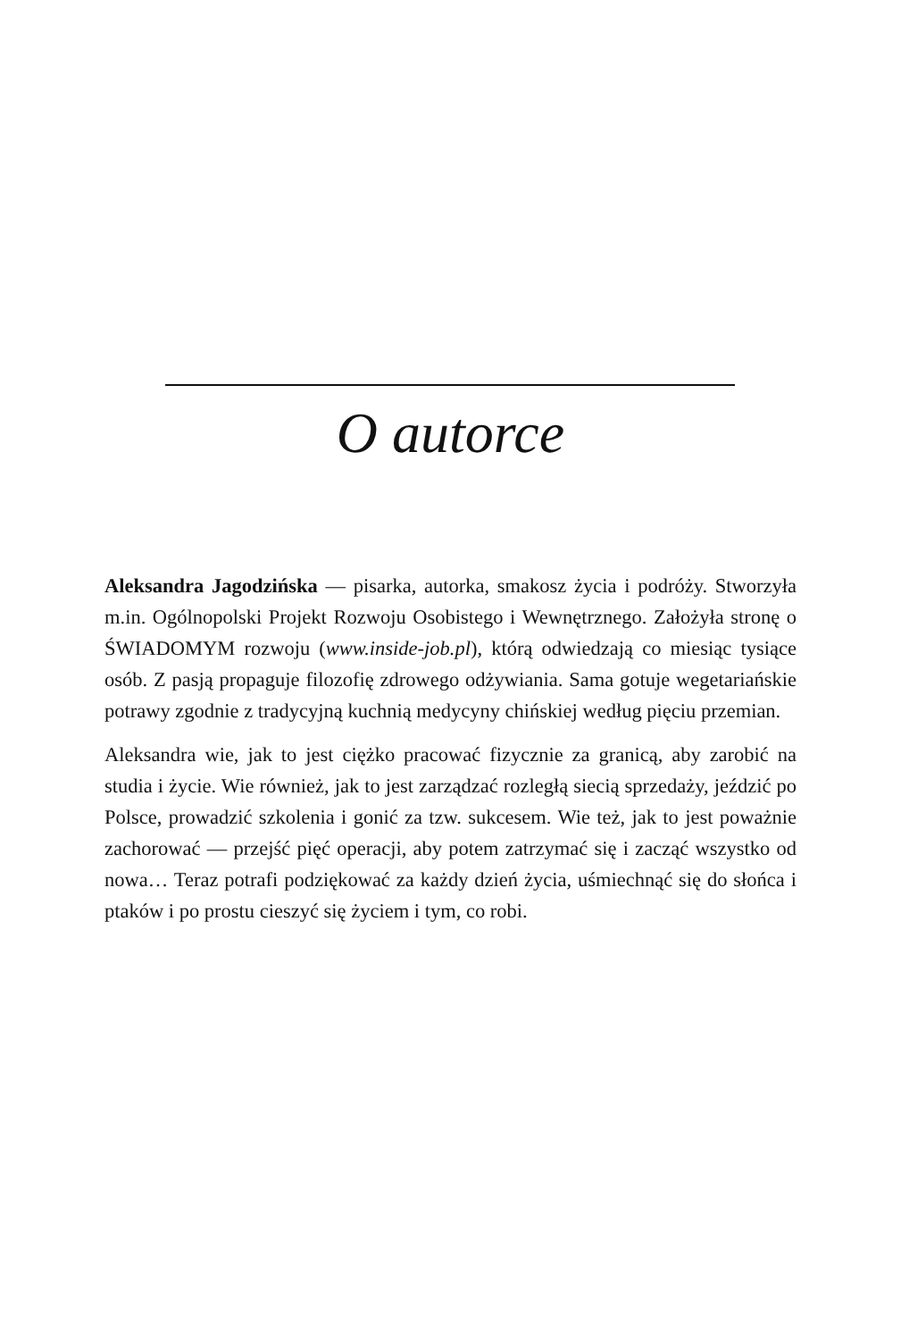O autorce
Aleksandra Jagodzińska — pisarka, autorka, smakosz życia i podróży. Stworzyła m.in. Ogólnopolski Projekt Rozwoju Osobistego i Wewnętrznego. Założyła stronę o ŚWIADOMYM rozwoju (www.inside-job.pl), którą odwiedzają co miesiąc tysiące osób. Z pasją propaguje filozofię zdrowego odżywiania. Sama gotuje wegetariańskie potrawy zgodnie z tradycyjną kuchnią medycyny chińskiej według pięciu przemian.
Aleksandra wie, jak to jest ciężko pracować fizycznie za granicą, aby zarobić na studia i życie. Wie również, jak to jest zarządzać rozległą siecią sprzedaży, jeździć po Polsce, prowadzić szkolenia i gonić za tzw. sukcesem. Wie też, jak to jest poważnie zachorować — przejść pięć operacji, aby potem zatrzymać się i zacząć wszystko od nowa… Teraz potrafi podziękować za każdy dzień życia, uśmiechnąć się do słońca i ptaków i po prostu cieszyć się życiem i tym, co robi.